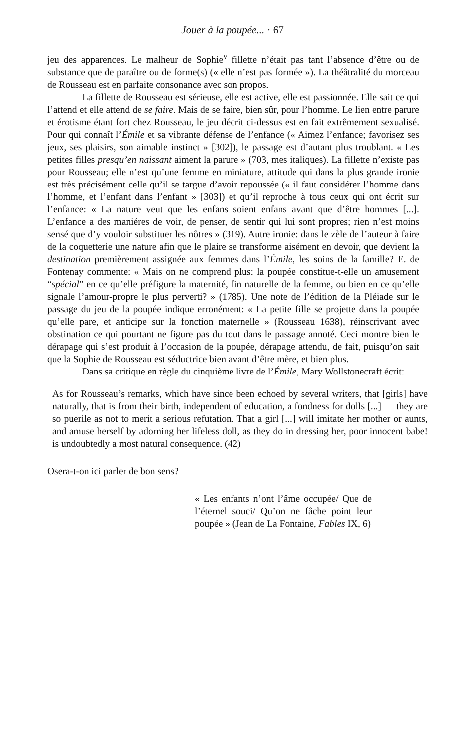Jouer à la poupée... · 67
jeu des apparences. Le malheur de Sophie<sup>v</sup> fillette n’était pas tant l’absence d’être ou de substance que de paraître ou de forme(s) (« elle n’est pas formée »). La théâtralité du morceau de Rousseau est en parfaite consonance avec son propos.
La fillette de Rousseau est sérieuse, elle est active, elle est passionnée. Elle sait ce qui l’attend et elle attend de se faire. Mais de se faire, bien sûr, pour l’homme. Le lien entre parure et érotisme étant fort chez Rousseau, le jeu décrit ci-dessus est en fait extrêmement sexualisé. Pour qui connaît l’Émile et sa vibrante défense de l’enfance (« Aimez l’enfance; favorisez ses jeux, ses plaisirs, son aimable instinct » [302]), le passage est d’autant plus troublant. « Les petites filles presqu’en naissant aiment la parure » (703, mes italiques). La fillette n’existe pas pour Rousseau; elle n’est qu’une femme en miniature, attitude qui dans la plus grande ironie est très précisément celle qu’il se targue d’avoir repoussée (« il faut considérer l’homme dans l’homme, et l’enfant dans l’enfant » [303]) et qu’il reproche à tous ceux qui ont écrit sur l’enfance: « La nature veut que les enfans soient enfans avant que d’être hommes [...]. L’enfance a des maniéres de voir, de penser, de sentir qui lui sont propres; rien n’est moins sensé que d’y vouloir substituer les nôtres » (319). Autre ironie: dans le zèle de l’auteur à faire de la coquetterie une nature afin que le plaire se transforme aisément en devoir, que devient la destination premièrement assignée aux femmes dans l’Émile, les soins de la famille? E. de Fontenay commente: « Mais on ne comprend plus: la poupée constitue-t-elle un amusement “spécial” en ce qu’elle préfigure la maternité, fin naturelle de la femme, ou bien en ce qu’elle signale l’amour-propre le plus perverti? » (1785). Une note de l’édition de la Pléiade sur le passage du jeu de la poupée indique erronément: « La petite fille se projette dans la poupée qu’elle pare, et anticipe sur la fonction maternelle » (Rousseau 1638), réinscrivant avec obstination ce qui pourtant ne figure pas du tout dans le passage annoté. Ceci montre bien le dérapage qui s’est produit à l’occasion de la poupée, dérapage attendu, de fait, puisqu’on sait que la Sophie de Rousseau est séductrice bien avant d’être mère, et bien plus.
Dans sa critique en règle du cinquième livre de l’Émile, Mary Wollstonecraft écrit:
As for Rousseau’s remarks, which have since been echoed by several writers, that [girls] have naturally, that is from their birth, independent of education, a fondness for dolls [...] — they are so puerile as not to merit a serious refutation. That a girl [...] will imitate her mother or aunts, and amuse herself by adorning her lifeless doll, as they do in dressing her, poor innocent babe! is undoubtedly a most natural consequence. (42)
Osera-t-on ici parler de bon sens?
« Les enfants n’ont l’âme occupée/ Que de l’éternel souci/ Qu’on ne fâche point leur poupée » (Jean de La Fontaine, Fables IX, 6)